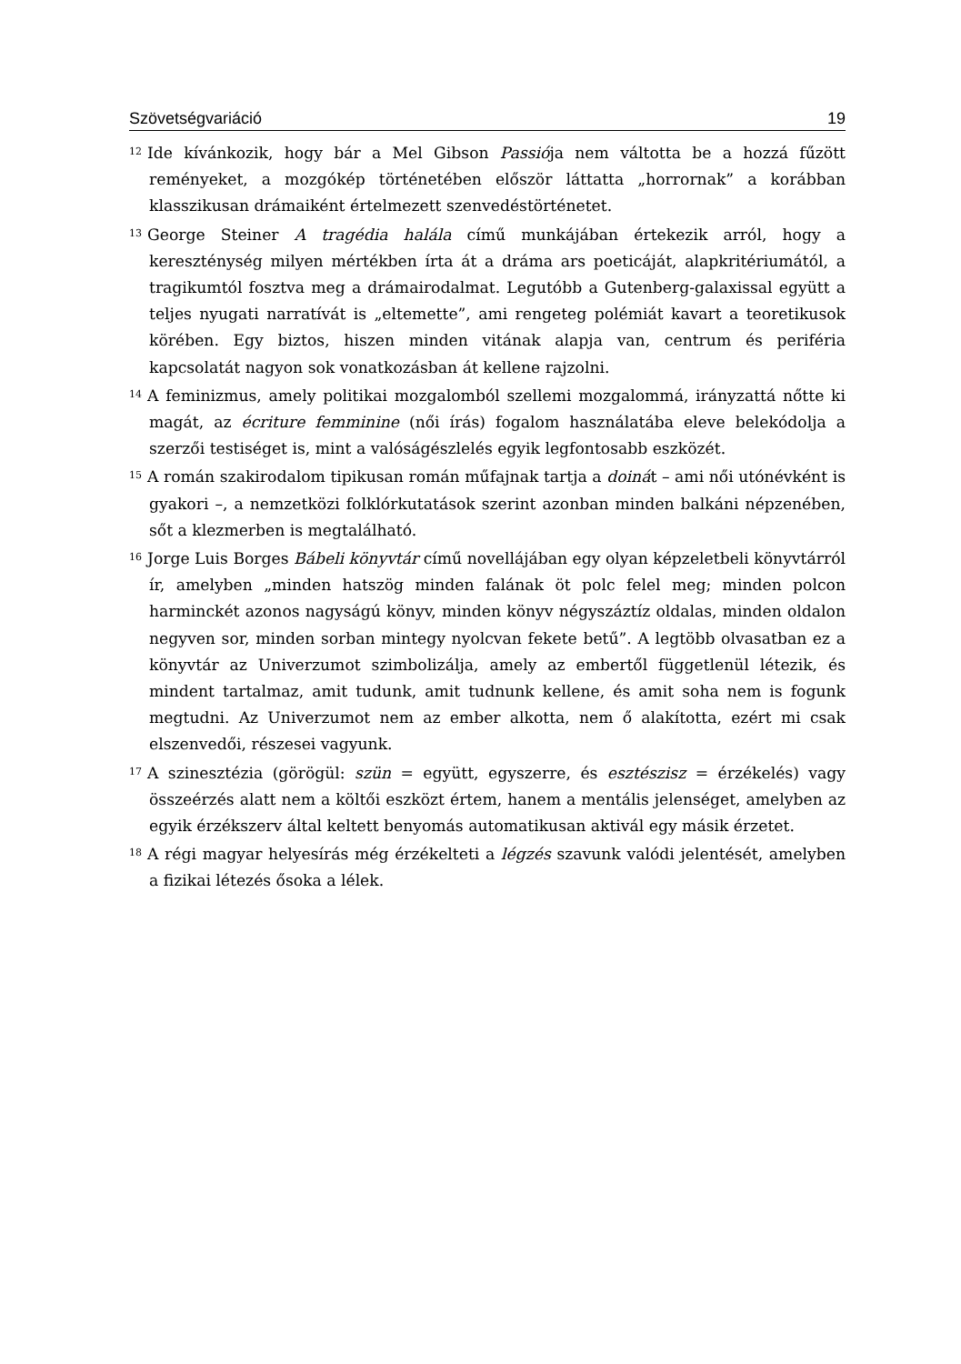Szövetségvariáció 19
<sup>12</sup> Ide kívánkozik, hogy bár a Mel Gibson Passiója nem váltotta be a hozzá fűzött reményeket, a mozgókép történetében először láttatta „horrornak” a korábban klasszikusan drámaiként értelmezett szenvedéstörténetet.
<sup>13</sup> George Steiner A tragédia halála című munkájában értekezik arról, hogy a kereszténység milyen mértékben írta át a dráma ars poeticáját, alapkritériumától, a tragikumtól fosztva meg a drámairodalmat. Legutóbb a Gutenberg-galaxissal együtt a teljes nyugati narratívát is „eltemette”, ami rengeteg polémiát kavart a teoretikusok körében. Egy biztos, hiszen minden vitának alapja van, centrum és periféria kapcsolatát nagyon sok vonatkozásban át kellene rajzolni.
<sup>14</sup> A feminizmus, amely politikai mozgalomból szellemi mozgalommá, irányzattá nőtte ki magát, az écriture femminine (női írás) fogalom használatába eleve belekódolja a szerzői testiséget is, mint a valóságészlelés egyik legfontosabb eszközét.
<sup>15</sup> A román szakirodalom tipikusan román műfajnak tartja a doinát – ami női utónévként is gyakori –, a nemzetközi folklórkutatások szerint azonban minden balkáni népzenében, sőt a klezmerben is megtalálható.
<sup>16</sup> Jorge Luis Borges Bábeli könyvtár című novellájában egy olyan képzeletbeli könyvtárról ír, amelyben „minden hatszög minden falának öt polc felel meg; minden polcon harminckét azonos nagyságú könyv, minden könyv négyszáztíz oldalas, minden oldalon negyven sor, minden sorban mintegy nyolcvan fekete betű”. A legtöbb olvasatban ez a könyvtár az Univerzumot szimbolizálja, amely az embertől függetlenül létezik, és mindent tartalmaz, amit tudunk, amit tudnunk kellene, és amit soha nem is fogunk megtudni. Az Univerzumot nem az ember alkotta, nem ő alakította, ezért mi csak elszenvedői, részesei vagyunk.
<sup>17</sup> A szinesztézia (görögül: szün = együtt, egyszerre, és esztészisz = érzékelés) vagy összeérzés alatt nem a költői eszközt értem, hanem a mentális jelenséget, amelyben az egyik érzékszerv által keltett benyomás automatikusan aktivál egy másik érzetet.
<sup>18</sup> A régi magyar helyesírás még érzékelteti a légzés szavunk valódi jelentését, amelyben a fizikai létezés ősoka a lélek.